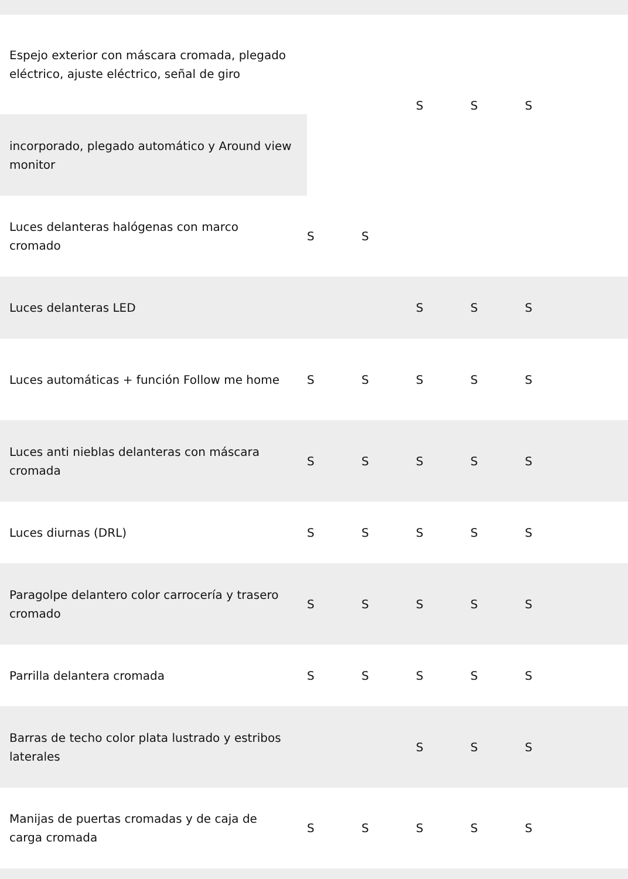| Espejo exterior con máscara cromada, plegado eléctrico, ajuste eléctrico, señal de giro | | | S | S | S | |
| incorporado, plegado automático y Around view monitor | | | | | | |
| Luces delanteras halógenas con marco cromado | S | S | | | | |
| Luces delanteras LED | | | S | S | S | |
| Luces automáticas + función Follow me home | S | S | S | S | S | |
| Luces anti nieblas delanteras con máscara cromada | S | S | S | S | S | |
| Luces diurnas (DRL) | S | S | S | S | S | |
| Paragolpe delantero color carrocería y trasero cromado | S | S | S | S | S | |
| Parrilla delantera cromada | S | S | S | S | S | |
| Barras de techo color plata lustrado y estribos laterales | | | S | S | S | |
| Manijas de puertas cromadas y de caja de carga cromada | S | S | S | S | S | |